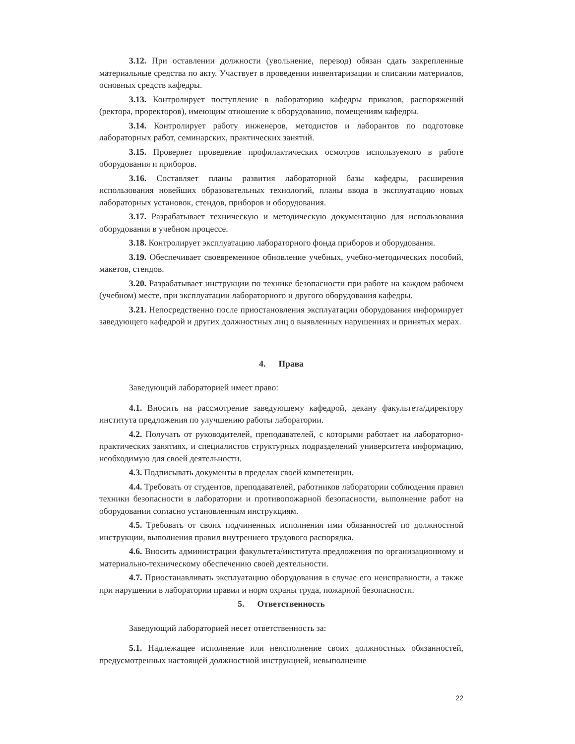3.12. При оставлении должности (увольнение, перевод) обязан сдать закрепленные материальные средства по акту. Участвует в проведении инвентаризации и списании материалов, основных средств кафедры.
3.13. Контролирует поступление в лабораторию кафедры приказов, распоряжений (ректора, проректоров), имеющим отношение к оборудованию, помещениям кафедры.
3.14. Контролирует работу инженеров, методистов и лаборантов по подготовке лабораторных работ, семинарских, практических занятий.
3.15. Проверяет проведение профилактических осмотров используемого в работе оборудования и приборов.
3.16. Составляет планы развития лабораторной базы кафедры, расширения использования новейших образовательных технологий, планы ввода в эксплуатацию новых лабораторных установок, стендов, приборов и оборудования.
3.17. Разрабатывает техническую и методическую документацию для использования оборудования в учебном процессе.
3.18. Контролирует эксплуатацию лабораторного фонда приборов и оборудования.
3.19. Обеспечивает своевременное обновление учебных, учебно-методических пособий, макетов, стендов.
3.20. Разрабатывает инструкции по технике безопасности при работе на каждом рабочем (учебном) месте, при эксплуатации лабораторного и другого оборудования кафедры.
3.21. Непосредственно после приостановления эксплуатации оборудования информирует заведующего кафедрой и других должностных лиц о выявленных нарушениях и принятых мерах.
4. Права
Заведующий лабораторией имеет право:
4.1. Вносить на рассмотрение заведующему кафедрой, декану факультета/директору института предложения по улучшению работы лаборатории.
4.2. Получать от руководителей, преподавателей, с которыми работает на лабораторно-практических занятиях, и специалистов структурных подразделений университета информацию, необходимую для своей деятельности.
4.3. Подписывать документы в пределах своей компетенции.
4.4. Требовать от студентов, преподавателей, работников лаборатории соблюдения правил техники безопасности в лаборатории и противопожарной безопасности, выполнение работ на оборудовании согласно установленным инструкциям.
4.5. Требовать от своих подчиненных исполнения ими обязанностей по должностной инструкции, выполнения правил внутреннего трудового распорядка.
4.6. Вносить администрации факультета/института предложения по организационному и материально-техническому обеспечению своей деятельности.
4.7. Приостанавливать эксплуатацию оборудования в случае его неисправности, а также при нарушении в лаборатории правил и норм охраны труда, пожарной безопасности.
5. Ответственность
Заведующий лабораторией несет ответственность за:
5.1. Надлежащее исполнение или неисполнение своих должностных обязанностей, предусмотренных настоящей должностной инструкцией, невыполнение
22